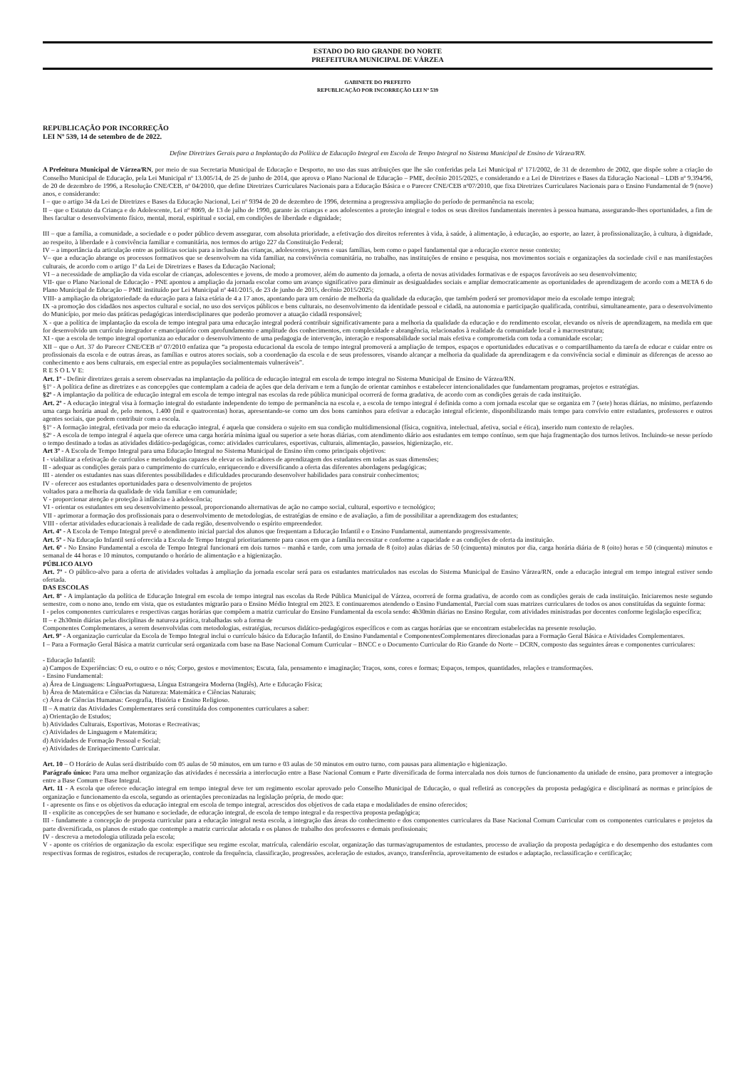ESTADO DO RIO GRANDE DO NORTE
PREFEITURA MUNICIPAL DE VÁRZEA
GABINETE DO PREFEITO
REPUBLICAÇÃO POR INCORREÇÃO LEI Nº 539
REPUBLICAÇÃO POR INCORREÇÃO
LEI Nº 539, 14 de setembro de de 2022.
Define Diretrizes Gerais para a Implantação da Política de Educação Integral em Escola de Tempo Integral no Sistema Municipal de Ensino de Várzea/RN.
A Prefeitura Municipal de Várzea/RN, por meio de sua Secretaria Municipal de Educação e Desporto, no uso das suas atribuições que lhe são conferidas pela Lei Municipal nº 171/2002, de 31 de dezembro de 2002, que dispõe sobre a criação do Conselho Municipal de Educação, pela Lei Municipal nº 13.005/14, de 25 de junho de 2014, que aprova o Plano Nacional de Educação – PME, decênio 2015/2025, e considerando e a Lei de Diretrizes e Bases da Educação Nacional – LDB nº 9.394/96, de 20 de dezembro de 1996, a Resolução CNE/CEB, nº 04/2010, que define Diretrizes Curriculares Nacionais para a Educação Básica e o Parecer CNE/CEB nº07/2010, que fixa Diretrizes Curriculares Nacionais para o Ensino Fundamental de 9 (nove) anos, e considerando:
I – que o artigo 34 da Lei de Diretrizes e Bases da Educação Nacional, Lei nº 9394 de 20 de dezembro de 1996, determina a progressiva ampliação do período de permanência na escola;
II – que o Estatuto da Criança e do Adolescente, Lei nº 8069, de 13 de julho de 1990, garante às crianças e aos adolescentes a proteção integral e todos os seus direitos fundamentais inerentes à pessoa humana, assegurando-lhes oportunidades, a fim de lhes facultar o desenvolvimento físico, mental, moral, espiritual e social, em condições de liberdade e dignidade;
III – que a família, a comunidade, a sociedade e o poder público devem assegurar, com absoluta prioridade, a efetivação dos direitos referentes à vida, à saúde, à alimentação, à educação, ao esporte, ao lazer, à profissionalização, à cultura, à dignidade, ao respeito, à liberdade e à convivência familiar e comunitária, nos termos do artigo 227 da Constituição Federal;
IV – a importância da articulação entre as políticas sociais para a inclusão das crianças, adolescentes, jovens e suas famílias, bem como o papel fundamental que a educação exerce nesse contexto;
V– que a educação abrange os processos formativos que se desenvolvem na vida familiar, na convivência comunitária, no trabalho, nas instituições de ensino e pesquisa, nos movimentos sociais e organizações da sociedade civil e nas manifestações culturais, de acordo com o artigo 1º da Lei de Diretrizes e Bases da Educação Nacional;
VI – a necessidade de ampliação da vida escolar de crianças, adolescentes e jovens, de modo a promover, além do aumento da jornada, a oferta de novas atividades formativas e de espaços favoráveis ao seu desenvolvimento;
VII- que o Plano Nacional de Educação - PNE apontou a ampliação da jornada escolar como um avanço significativo para diminuir as desigualdades sociais e ampliar democraticamente as oportunidades de aprendizagem de acordo com a META 6 do Plano Municipal de Educação – PME instituído por Lei Municipal nº 441/2015, de 23 de junho de 2015, decênio 2015/2025;
VIII- a ampliação da obrigatoriedade da educação para a faixa etária de 4 a 17 anos, apontando para um cenário de melhoria da qualidade da educação, que também poderá ser promovidapor meio da escolade tempo integral;
IX -a promoção dos cidadãos nos aspectos cultural e social, no uso dos serviços públicos e bens culturais, no desenvolvimento da identidade pessoal e cidadã, na autonomia e participação qualificada, contribui, simultaneamente, para o desenvolvimento do Município, por meio das práticas pedagógicas interdisciplinares que poderão promover a atuação cidadã responsável;
X - que a política de implantação da escola de tempo integral para uma educação integral poderá contribuir significativamente para a melhoria da qualidade da educação e do rendimento escolar, elevando os níveis de aprendizagem, na medida em que for desenvolvido um currículo integrador e emancipatório com aprofundamento e amplitude dos conhecimentos, em complexidade e abrangência, relacionados à realidade da comunidade local e à macroestrutura;
XI - que a escola de tempo integral oportuniza ao educador o desenvolvimento de uma pedagogia de intervenção, interação e responsabilidade social mais efetiva e comprometida com toda a comunidade escolar;
XII – que o Art. 37 do Parecer CNE/CEB nº 07/2010 enfatiza que “a proposta educacional da escola de tempo integral promoverá a ampliação de tempos, espaços e oportunidades educativas e o compartilhamento da tarefa de educar e cuidar entre os profissionais da escola e de outras áreas, as famílias e outros atores sociais, sob a coordenação da escola e de seus professores, visando alcançar a melhoria da qualidade da aprendizagem e da convivência social e diminuir as diferenças de acesso ao conhecimento e aos bens culturais, em especial entre as populações socialmentemais vulneráveis”.
R E S O L V E:
Art. 1º - Definir diretrizes gerais a serem observadas na implantação da política de educação integral em escola de tempo integral no Sistema Municipal de Ensino de Várzea/RN.
§1º - A política define as diretrizes e as concepções que contemplam a cadeia de ações que dela derivam e tem a função de orientar caminhos e estabelecer intencionalidades que fundamentam programas, projetos e estratégias.
§2º - A implantação da política de educação integral em escola de tempo integral nas escolas da rede pública municipal ocorrerá de forma gradativa, de acordo com as condições gerais de cada instituição.
Art. 2º - A educação integral visa à formação integral do estudante independente do tempo de permanência na escola e, a escola de tempo integral é definida como a com jornada escolar que se organiza em 7 (sete) horas diárias, no mínimo, perfazendo uma carga horária anual de, pelo menos, 1.400 (mil e quatrocentas) horas, apresentando-se como um dos bons caminhos para efetivar a educação integral eficiente, disponibilizando mais tempo para convívio entre estudantes, professores e outros agentes sociais, que podem contribuir com a escola.
§1º - A formação integral, efetivada por meio da educação integral, é aquela que considera o sujeito em sua condição multidimensional (física, cognitiva, intelectual, afetiva, social e ética), inserido num contexto de relações.
§2º - A escola de tempo integral é aquela que oferece uma carga horária mínima igual ou superior a sete horas diárias, com atendimento diário aos estudantes em tempo contínuo, sem que haja fragmentação dos turnos letivos. Incluindo-se nesse período o tempo destinado a todas as atividades didático-pedagógicas, como: atividades curriculares, esportivas, culturais, alimentação, passeios, higienização, etc.
Art 3º - A Escola de Tempo Integral para uma Educação Integral no Sistema Municipal de Ensino têm como principais objetivos:
I - viabilizar a efetivação de currículos e metodologias capazes de elevar os indicadores de aprendizagem dos estudantes em todas as suas dimensões;
II - adequar as condições gerais para o cumprimento do currículo, enriquecendo e diversificando a oferta das diferentes abordagens pedagógicas;
III - atender os estudantes nas suas diferentes possibilidades e dificuldades procurando desenvolver habilidades para construir conhecimentos;
IV - oferecer aos estudantes oportunidades para o desenvolvimento de projetos
voltados para a melhoria da qualidade de vida familiar e em comunidade;
V - proporcionar atenção e proteção à infância e à adolescência;
VI - orientar os estudantes em seu desenvolvimento pessoal, proporcionando alternativas de ação no campo social, cultural, esportivo e tecnológico;
VII - aprimorar a formação dos profissionais para o desenvolvimento de metodologias, de estratégias de ensino e de avaliação, a fim de possibilitar a aprendizagem dos estudantes;
VIII - ofertar atividades educacionais à realidade de cada região, desenvolvendo o espírito empreendedor.
Art. 4º - A Escola de Tempo Integral prevê o atendimento inicial parcial dos alunos que frequentam a Educação Infantil e o Ensino Fundamental, aumentando progressivamente.
Art. 5º - Na Educação Infantil será oferecida a Escola de Tempo Integral prioritariamente para casos em que a família necessitar e conforme a capacidade e as condições de oferta da instituição.
Art. 6º - No Ensino Fundamental a escola de Tempo Integral funcionará em dois turnos – manhã e tarde, com uma jornada de 8 (oito) aulas diárias de 50 (cinquenta) minutos por dia, carga horária diária de 8 (oito) horas e 50 (cinquenta) minutos e semanal de 44 horas e 10 minutos, computando o horário de alimentação e a higienização.
PÚBLICO ALVO
Art. 7º - O público-alvo para a oferta de atividades voltadas à ampliação da jornada escolar será para os estudantes matriculados nas escolas do Sistema Municipal de Ensino Várzea/RN, onde a educação integral em tempo integral estiver sendo ofertada.
DAS ESCOLAS
Art. 8º - A implantação da política de Educação Integral em escola de tempo integral nas escolas da Rede Pública Municipal de Várzea, ocorrerá de forma gradativa, de acordo com as condições gerais de cada instituição. Iniciaremos neste segundo semestre, com o nono ano, tendo em vista, que os estudantes migrarão para o Ensino Médio Integral em 2023. E continuaremos atendendo o Ensino Fundamental, Parcial com suas matrizes curriculares de todos os anos constituídas da seguinte forma:
I - pelos componentes curriculares e respectivas cargas horárias que compõem a matriz curricular do Ensino Fundamental da escola sendo: 4h30min diárias no Ensino Regular, com atividades ministradas por docentes conforme legislação específica;
II – e 2h30min diárias pelas disciplinas de natureza prática, trabalhadas sob a forma de
Componentes Complementares, a serem desenvolvidas com metodologias, estratégias, recursos didático-pedagógicos específicos e com as cargas horárias que se encontram estabelecidas na presente resolução.
Art. 9º - A organização curricular da Escola de Tempo Integral inclui o currículo básico da Educação Infantil, do Ensino Fundamental e ComponentesComplementares direcionadas para a Formação Geral Básica e Atividades Complementares.
I – Para a Formação Geral Básica a matriz curricular será organizada com base na Base Nacional Comum Curricular – BNCC e o Documento Curricular do Rio Grande do Norte – DCRN, composto das seguintes áreas e componentes curriculares:
- Educação Infantil:
a) Campos de Experiências: O eu, o outro e o nós; Corpo, gestos e movimentos; Escuta, fala, pensamento e imaginação; Traços, sons, cores e formas; Espaços, tempos, quantidades, relações e transformações.
- Ensino Fundamental:
a) Área de Linguagens: LínguaPortuguesa, Língua Estrangeira Moderna (Inglês), Arte e Educação Física;
b) Área de Matemática e Ciências da Natureza: Matemática e Ciências Naturais;
c) Área de Ciências Humanas: Geografia, História e Ensino Religioso.
II – A matriz das Atividades Complementares será constituída dos componentes curriculares a saber:
a) Orientação de Estudos;
b) Atividades Culturais, Esportivas, Motoras e Recreativas;
c) Atividades de Linguagem e Matemática;
d) Atividades de Formação Pessoal e Social;
e) Atividades de Enriquecimento Curricular.
Art. 10 – O Horário de Aulas será distribuído com 05 aulas de 50 minutos, em um turno e 03 aulas de 50 minutos em outro turno, com pausas para alimentação e higienização.
Parágrafo único: Para uma melhor organização das atividades é necessária a interlocução entre a Base Nacional Comum e Parte diversificada de forma intercalada nos dois turnos de funcionamento da unidade de ensino, para promover a integração entre a Base Comum e Base Integral.
Art. 11 - A escola que oferece educação integral em tempo integral deve ter um regimento escolar aprovado pelo Conselho Municipal de Educação, o qual refletirá as concepções da proposta pedagógica e disciplinará as normas e princípios de organização e funcionamento da escola, segundo as orientações preconizadas na legislação própria, de modo que:
I - apresente os fins e os objetivos da educação integral em escola de tempo integral, acrescidos dos objetivos de cada etapa e modalidades de ensino oferecidos;
II - explicite as concepções de ser humano e sociedade, de educação integral, de escola de tempo integral e da respectiva proposta pedagógica;
III - fundamente a concepção de proposta curricular para a educação integral nesta escola, a integração das áreas do conhecimento e dos componentes curriculares da Base Nacional Comum Curricular com os componentes curriculares e projetos da parte diversificada, os planos de estudo que contemple a matriz curricular adotada e os planos de trabalho dos professores e demais profissionais;
IV - descreva a metodologia utilizada pela escola;
V - aponte os critérios de organização da escola: especifique seu regime escolar, matrícula, calendário escolar, organização das turmas/agrupamentos de estudantes, processo de avaliação da proposta pedagógica e do desempenho dos estudantes com respectivas formas de registros, estudos de recuperação, controle da frequência, classificação, progressões, aceleração de estudos, avanço, transferência, aproveitamento de estudos e adaptação, reclassificação e certificação;